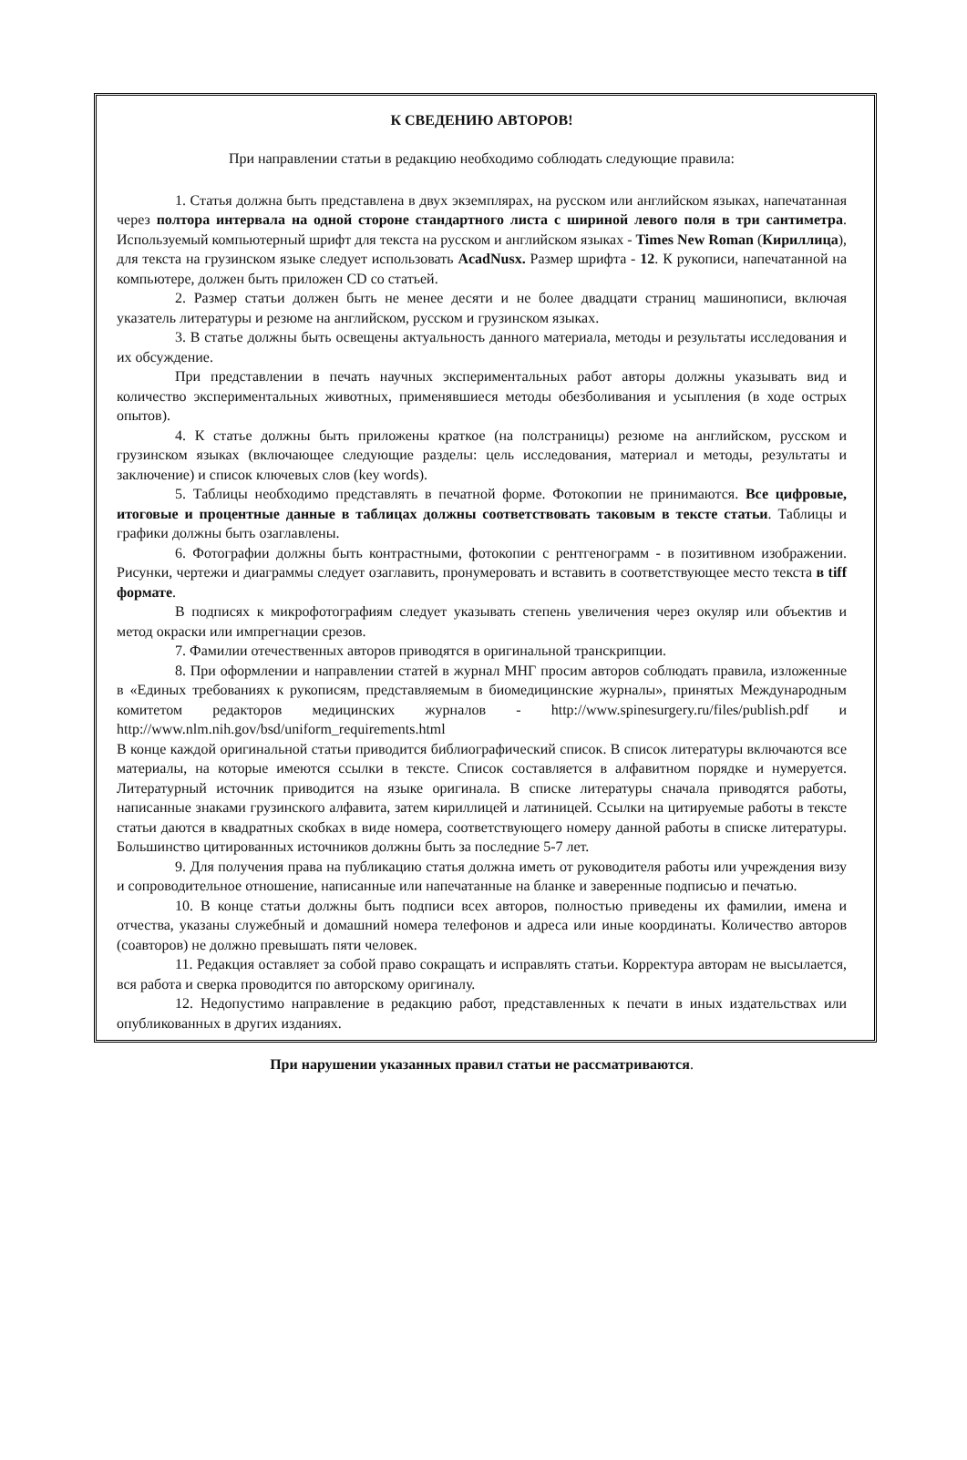К СВЕДЕНИЮ АВТОРОВ!
При направлении статьи в редакцию необходимо соблюдать следующие правила:
1. Статья должна быть представлена в двух экземплярах, на русском или английском языках, напечатанная через полтора интервала на одной стороне стандартного листа с шириной левого поля в три сантиметра. Используемый компьютерный шрифт для текста на русском и английском языках - Times New Roman (Кириллица), для текста на грузинском языке следует использовать AcadNusx. Размер шрифта - 12. К рукописи, напечатанной на компьютере, должен быть приложен CD со статьей.
2. Размер статьи должен быть не менее десяти и не более двадцати страниц машинописи, включая указатель литературы и резюме на английском, русском и грузинском языках.
3. В статье должны быть освещены актуальность данного материала, методы и результаты исследования и их обсуждение.
При представлении в печать научных экспериментальных работ авторы должны указывать вид и количество экспериментальных животных, применявшиеся методы обезболивания и усыпления (в ходе острых опытов).
4. К статье должны быть приложены краткое (на полстраницы) резюме на английском, русском и грузинском языках (включающее следующие разделы: цель исследования, материал и методы, результаты и заключение) и список ключевых слов (key words).
5. Таблицы необходимо представлять в печатной форме. Фотокопии не принимаются. Все цифровые, итоговые и процентные данные в таблицах должны соответствовать таковым в тексте статьи. Таблицы и графики должны быть озаглавлены.
6. Фотографии должны быть контрастными, фотокопии с рентгенограмм - в позитивном изображении. Рисунки, чертежи и диаграммы следует озаглавить, пронумеровать и вставить в соответствующее место текста в tiff формате.
В подписях к микрофотографиям следует указывать степень увеличения через окуляр или объектив и метод окраски или импрегнации срезов.
7. Фамилии отечественных авторов приводятся в оригинальной транскрипции.
8. При оформлении и направлении статей в журнал МНГ просим авторов соблюдать правила, изложенные в «Единых требованиях к рукописям, представляемым в биомедицинские журналы», принятых Международным комитетом редакторов медицинских журналов - http://www.spinesurgery.ru/files/publish.pdf и http://www.nlm.nih.gov/bsd/uniform_requirements.html
В конце каждой оригинальной статьи приводится библиографический список. В список литературы включаются все материалы, на которые имеются ссылки в тексте. Список составляется в алфавитном порядке и нумеруется. Литературный источник приводится на языке оригинала. В списке литературы сначала приводятся работы, написанные знаками грузинского алфавита, затем кириллицей и латиницей. Ссылки на цитируемые работы в тексте статьи даются в квадратных скобках в виде номера, соответствующего номеру данной работы в списке литературы. Большинство цитированных источников должны быть за последние 5-7 лет.
9. Для получения права на публикацию статья должна иметь от руководителя работы или учреждения визу и сопроводительное отношение, написанные или напечатанные на бланке и заверенные подписью и печатью.
10. В конце статьи должны быть подписи всех авторов, полностью приведены их фамилии, имена и отчества, указаны служебный и домашний номера телефонов и адреса или иные координаты. Количество авторов (соавторов) не должно превышать пяти человек.
11. Редакция оставляет за собой право сокращать и исправлять статьи. Корректура авторам не высылается, вся работа и сверка проводится по авторскому оригиналу.
12. Недопустимо направление в редакцию работ, представленных к печати в иных издательствах или опубликованных в других изданиях.
При нарушении указанных правил статьи не рассматриваются.